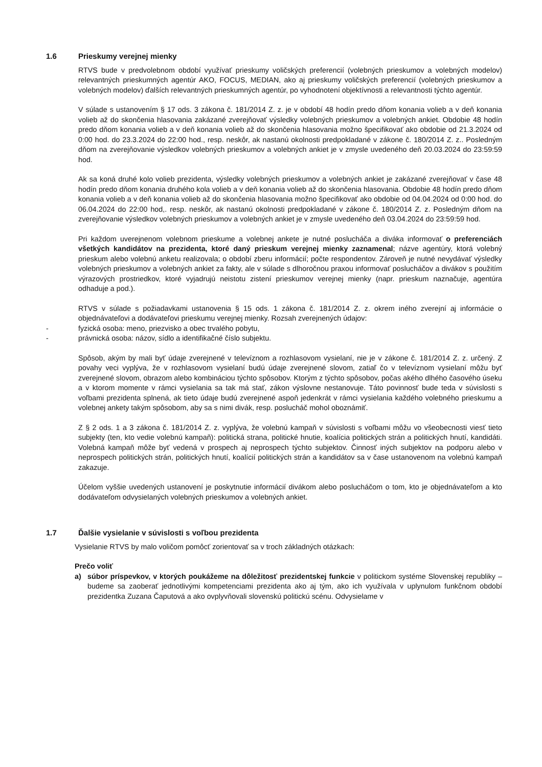1.6 Prieskumy verejnej mienky
RTVS bude v predvolebnom období využívať prieskumy voličských preferencií (volebných prieskumov a volebných modelov) relevantných prieskumných agentúr AKO, FOCUS, MEDIAN, ako aj prieskumy voličských preferencií (volebných prieskumov a volebných modelov) ďalších relevantných prieskumných agentúr, po vyhodnotení objektívnosti a relevantnosti týchto agentúr.
V súlade s ustanovením § 17 ods. 3 zákona č. 181/2014 Z. z. je v období 48 hodín predo dňom konania volieb a v deň konania volieb až do skončenia hlasovania zakázané zverejňovať výsledky volebných prieskumov a volebných ankiet. Obdobie 48 hodín predo dňom konania volieb a v deň konania volieb až do skončenia hlasovania možno špecifikovať ako obdobie od 21.3.2024 od 0:00 hod. do 23.3.2024 do 22:00 hod., resp. neskôr, ak nastanú okolnosti predpokladané v zákone č. 180/2014 Z. z.. Posledným dňom na zverejňovanie výsledkov volebných prieskumov a volebných ankiet je v zmysle uvedeného deň 20.03.2024 do 23:59:59 hod.
Ak sa koná druhé kolo volieb prezidenta, výsledky volebných prieskumov a volebných ankiet je zakázané zverejňovať v čase 48 hodín predo dňom konania druhého kola volieb a v deň konania volieb až do skončenia hlasovania. Obdobie 48 hodín predo dňom konania volieb a v deň konania volieb až do skončenia hlasovania možno špecifikovať ako obdobie od 04.04.2024 od 0:00 hod. do 06.04.2024 do 22:00 hod,. resp. neskôr, ak nastanú okolnosti predpokladané v zákone č. 180/2014 Z. z. Posledným dňom na zverejňovanie výsledkov volebných prieskumov a volebných ankiet je v zmysle uvedeného deň 03.04.2024 do 23:59:59 hod.
Pri každom uverejnenom volebnom prieskume a volebnej ankete je nutné poslucháča a diváka informovať o preferenciách všetkých kandidátov na prezidenta, ktoré daný prieskum verejnej mienky zaznamenal; názve agentúry, ktorá volebný prieskum alebo volebnú anketu realizovala; o období zberu informácií; počte respondentov. Zároveň je nutné nevydávať výsledky volebných prieskumov a volebných ankiet za fakty, ale v súlade s dlhoročnou praxou informovať poslucháčov a divákov s použitím výrazových prostriedkov, ktoré vyjadrujú neistotu zistení prieskumov verejnej mienky (napr. prieskum naznačuje, agentúra odhaduje a pod.).
RTVS v súlade s požiadavkami ustanovenia § 15 ods. 1 zákona č. 181/2014 Z. z. okrem iného zverejní aj informácie o objednávateľovi a dodávateľovi prieskumu verejnej mienky. Rozsah zverejnených údajov:
- fyzická osoba: meno, priezvisko a obec trvalého pobytu,
- právnická osoba: názov, sídlo a identifikačné číslo subjektu.
Spôsob, akým by mali byť údaje zverejnené v televíznom a rozhlasovom vysielaní, nie je v zákone č. 181/2014 Z. z. určený. Z povahy veci vyplýva, že v rozhlasovom vysielaní budú údaje zverejnené slovom, zatiaľ čo v televíznom vysielaní môžu byť zverejnené slovom, obrazom alebo kombináciou týchto spôsobov. Ktorým z týchto spôsobov, počas akého dlhého časového úseku a v ktorom momente v rámci vysielania sa tak má stať, zákon výslovne nestanovuje. Táto povinnosť bude teda v súvislosti s voľbami prezidenta splnená, ak tieto údaje budú zverejnené aspoň jedenkrát v rámci vysielania každého volebného prieskumu a volebnej ankety takým spôsobom, aby sa s nimi divák, resp. poslucháč mohol oboznámiť.
Z § 2 ods. 1 a 3 zákona č. 181/2014 Z. z. vyplýva, že volebnú kampaň v súvislosti s voľbami môžu vo všeobecnosti viesť tieto subjekty (ten, kto vedie volebnú kampaň): politická strana, politické hnutie, koalícia politických strán a politických hnutí, kandidáti. Volebná kampaň môže byť vedená v prospech aj neprospech týchto subjektov. Činnosť iných subjektov na podporu alebo v neprospech politických strán, politických hnutí, koalícií politických strán a kandidátov sa v čase ustanovenom na volebnú kampaň zakazuje.
Účelom vyššie uvedených ustanovení je poskytnutie informácií divákom alebo poslucháčom o tom, kto je objednávateľom a kto dodávateľom odvysielaných volebných prieskumov a volebných ankiet.
1.7 Ďalšie vysielanie v súvislosti s voľbou prezidenta
Vysielanie RTVS by malo voličom pomôcť zorientovať sa v troch základných otázkach:
Prečo voliť
a) súbor príspevkov, v ktorých poukážeme na dôležitosť prezidentskej funkcie v politickom systéme Slovenskej republiky – budeme sa zaoberať jednotlivými kompetenciami prezidenta ako aj tým, ako ich využívala v uplynulom funkčnom období prezidentka Zuzana Čaputová a ako ovplyvňovali slovenskú politickú scénu. Odvysielame v